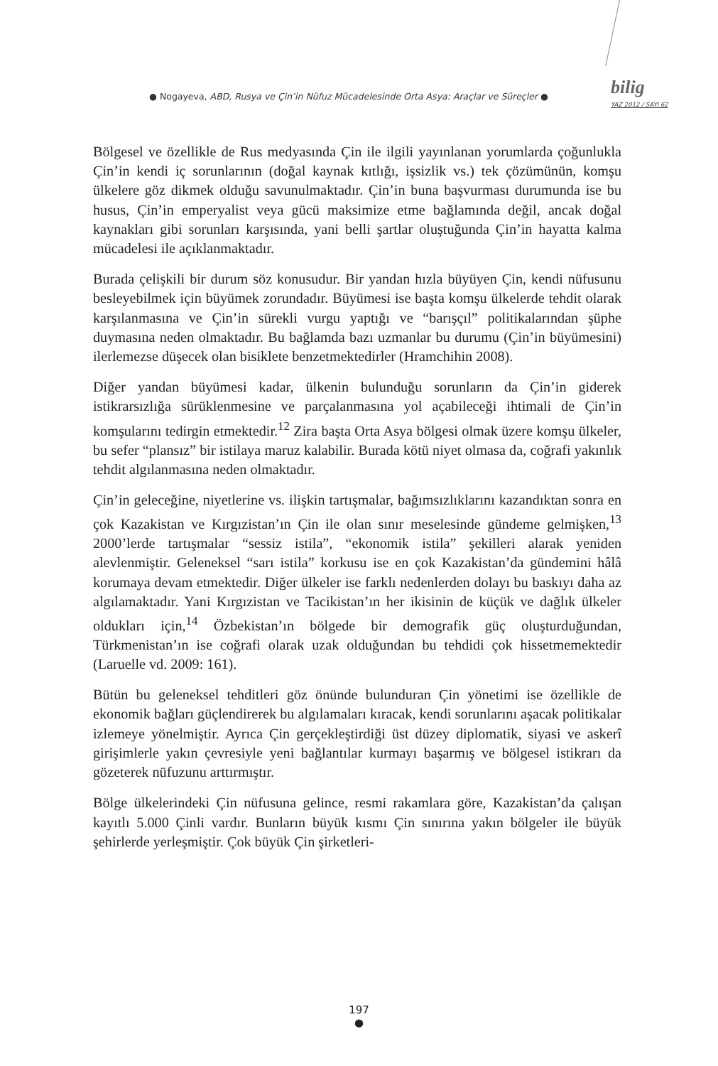● Nogayeva, ABD, Rusya ve Çin’in Nüfuz Mücadelesinde Orta Asya: Araçlar ve Süreçler ●
bilig
YAZ 2012 / SAYI 62
Bölgesel ve özellikle de Rus medyasında Çin ile ilgili yayınlanan yorumlarda çoğunlukla Çin’in kendi iç sorunlarının (doğal kaynak kıtlığı, işsizlik vs.) tek çözümünün, komşu ülkelere göz dikmek olduğu savunulmaktadır. Çin’in buna başvurması durumunda ise bu husus, Çin’in emperyalist veya gücü maksimize etme bağlamında değil, ancak doğal kaynakları gibi sorunları karşısında, yani belli şartlar oluştuğunda Çin’in hayatta kalma mücadelesi ile açıklanmaktadır.
Burada çelişkili bir durum söz konusudur. Bir yandan hızla büyüyen Çin, kendi nüfusunu besleyebilmek için büyümek zorundadır. Büyümesi ise başta komşu ülkelerde tehdit olarak karşılanmasına ve Çin’in sürekli vurgu yaptığı ve “barışçıl” politikalarından şüphe duymasına neden olmaktadır. Bu bağlamda bazı uzmanlar bu durumu (Çin’in büyümesini) ilerlemezse düşecek olan bisiklete benzetmektedirler (Hramchihin 2008).
Diğer yandan büyümesi kadar, ülkenin bulunduğu sorunların da Çin’in giderek istikrarsızlığa sürüklenmesine ve parçalanmasına yol açabileceği ihtimali de Çin’in komşularını tedirgin etmektedir.<sup>12</sup> Zira başta Orta Asya bölgesi olmak üzere komşu ülkeler, bu sefer “plansız” bir istilaya maruz kalabilir. Burada kötü niyet olmasa da, coğrafi yakınlık tehdit algılanmasına neden olmaktadır.
Çin’in geleceğine, niyetlerine vs. ilişkin tartışmalar, bağımsızlıklarını kazandıktan sonra en çok Kazakistan ve Kırgızistan’ın Çin ile olan sınır meselesinde gündeme gelmişken,<sup>13</sup> 2000’lerde tartışmalar “sessiz istila”, “ekonomik istila” şekilleri alarak yeniden alevlenmiştir. Geleneksel “sarı istila” korkusu ise en çok Kazakistan’da gündemini hâlâ korumaya devam etmektedir. Diğer ülkeler ise farklı nedenlerden dolayı bu baskıyı daha az algılamaktadır. Yani Kırgızistan ve Tacikistan’ın her ikisinin de küçük ve dağlık ülkeler oldukları için,<sup>14</sup> Özbekistan’ın bölgede bir demografik güç oluşturduğundan, Türkmenistan’ın ise coğrafi olarak uzak olduğundan bu tehdidi çok hissetmemektedir (Laruelle vd. 2009: 161).
Bütün bu geleneksel tehditleri göz önünde bulunduran Çin yönetimi ise özellikle de ekonomik bağları güçlendirerek bu algılamaları kıracak, kendi sorunlarını aşacak politikalar izlemeye yönelmiştir. Ayrıca Çin gerçekleştirdiği üst düzey diplomatik, siyasi ve askerî girişimlerle yakın çevresiyle yeni bağlantılar kurmayı başarmış ve bölgesel istikrarı da gözeterek nüfuzunu arttırmıştır.
Bölge ülkelerindeki Çin nüfusuna gelince, resmi rakamlara göre, Kazakistan’da çalışan kayıtlı 5.000 Çinli vardır. Bunların büyük kısmı Çin sınırına yakın bölgeler ile büyük şehirlerde yerleşmiştir. Çok büyük Çin şirketleri-
197
●